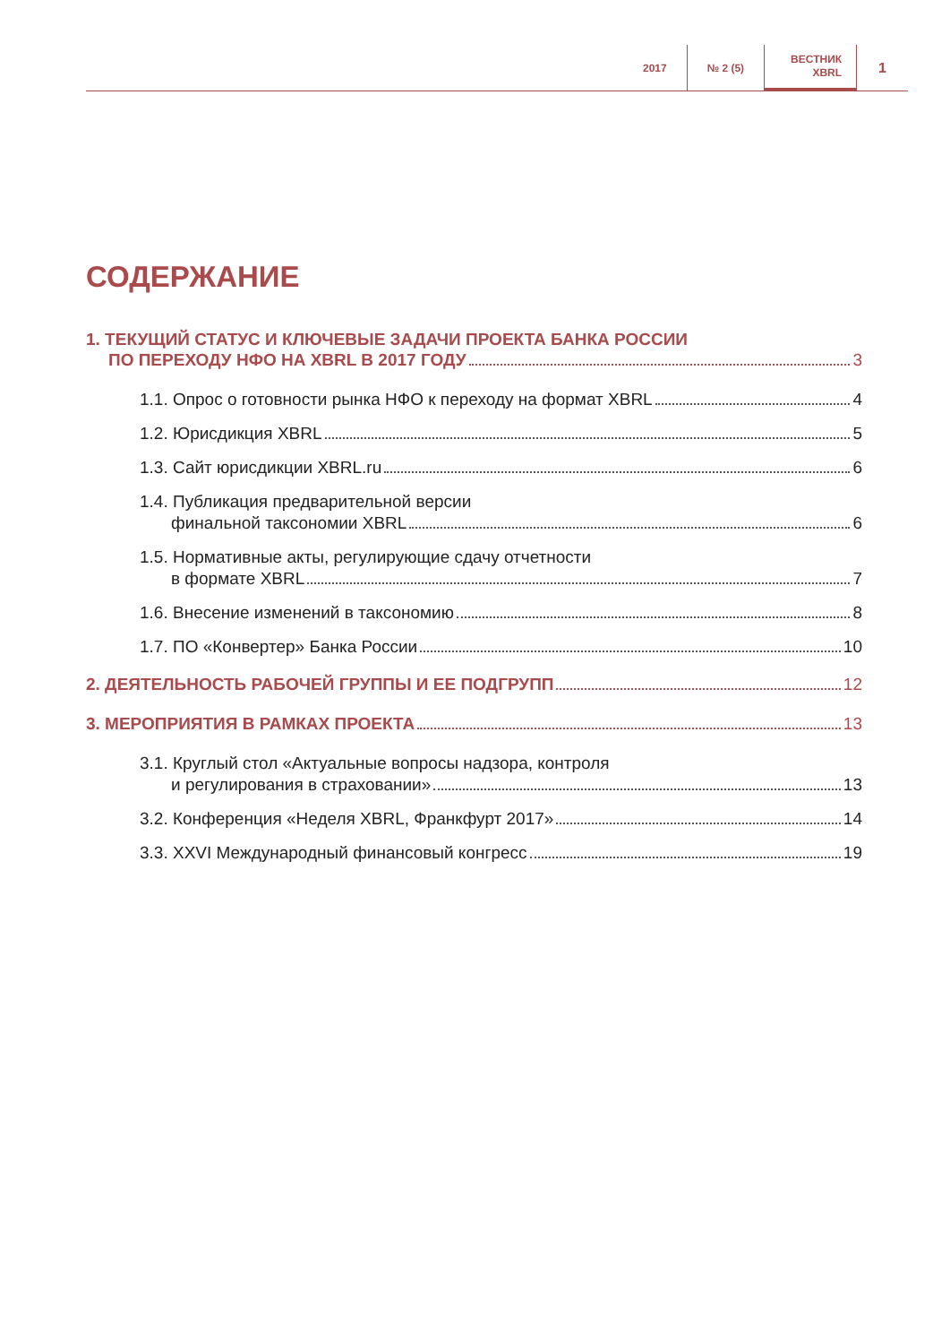2017 № 2 (5)
ВЕСТНИК
XBRL
1
СОДЕРЖАНИЕ
1. ТЕКУЩИЙ СТАТУС И КЛЮЧЕВЫЕ ЗАДАЧИ ПРОЕКТА БАНКА РОССИИ
ПО ПЕРЕХОДУ НФО НА XBRL В 2017 ГОДУ 3
1.1. Опрос о готовности рынка НФО к переходу на формат XBRL 4
1.2. Юрисдикция XBRL 5
1.3. Сайт юрисдикции XBRL.ru 6
1.4. Публикация предварительной версии
финальной таксономии XBRL 6
1.5. Нормативные акты, регулирующие сдачу отчетности
в формате XBRL 7
1.6. Внесение изменений в таксономию 8
1.7. ПО «Конвертер» Банка России 10
2. ДЕЯТЕЛЬНОСТЬ РАБОЧЕЙ ГРУППЫ И ЕЕ ПОДГРУПП 12
3. МЕРОПРИЯТИЯ В РАМКАХ ПРОЕКТА 13
3.1. Круглый стол «Актуальные вопросы надзора, контроля
и регулирования в страховании» 13
3.2. Конференция «Неделя XBRL, Франкфурт 2017» 14
3.3. XXVI Международный финансовый конгресс 19